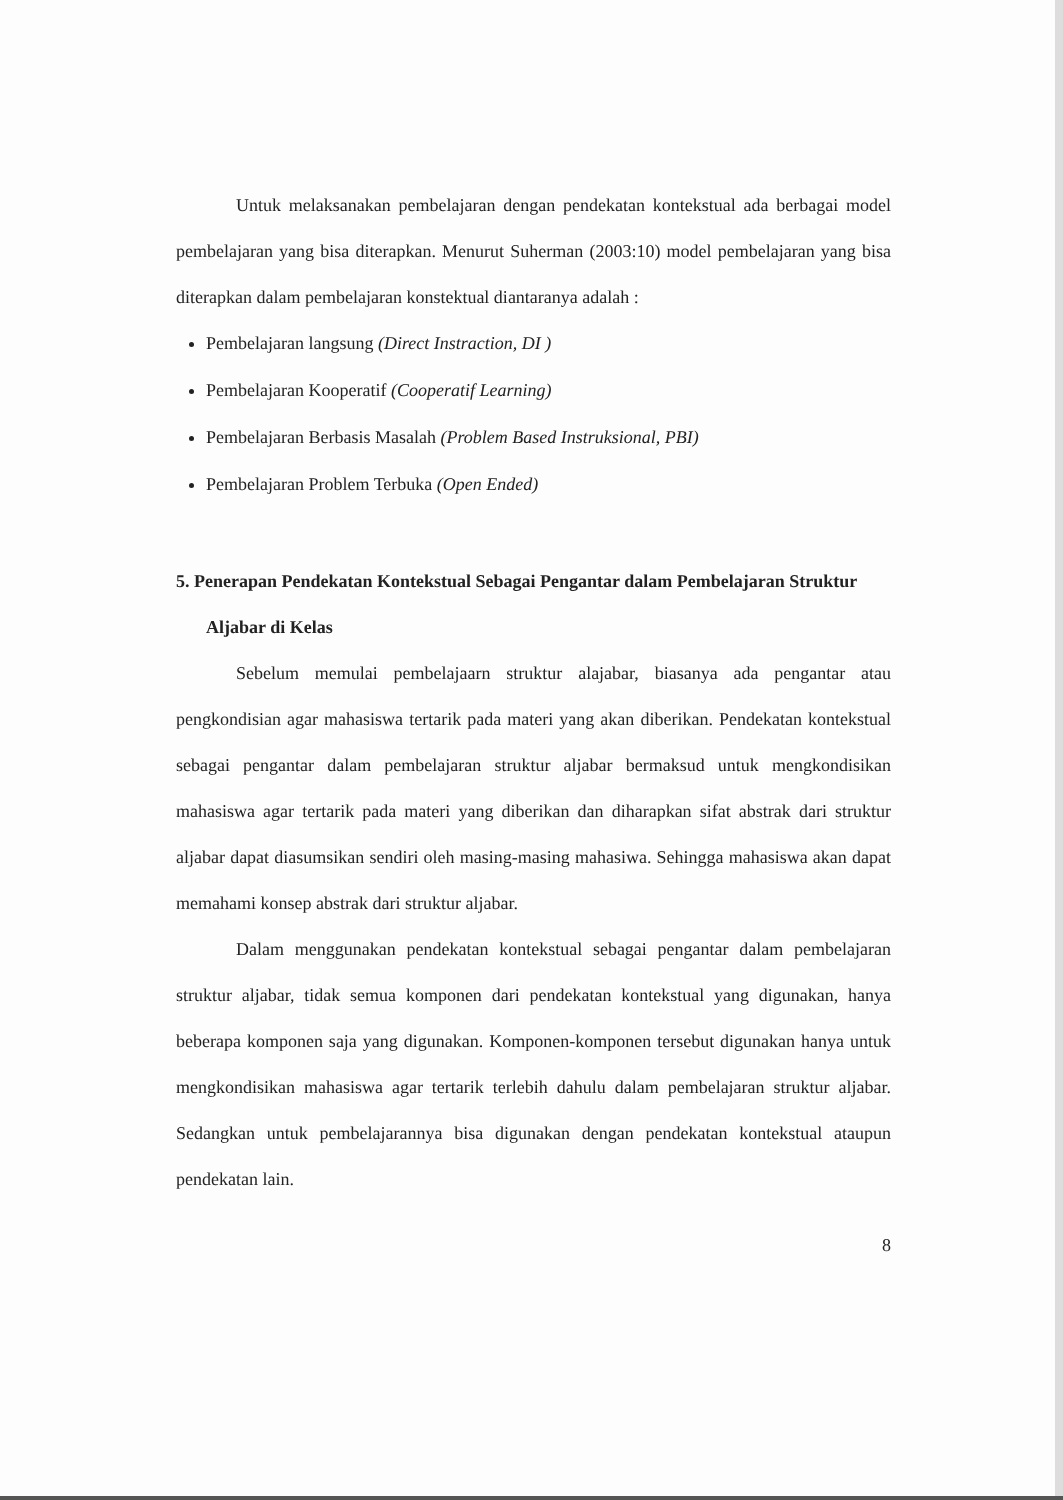Untuk melaksanakan pembelajaran dengan pendekatan kontekstual ada berbagai model pembelajaran yang bisa diterapkan. Menurut Suherman (2003:10) model pembelajaran yang bisa diterapkan dalam pembelajaran konstektual diantaranya adalah :
Pembelajaran langsung (Direct Instraction, DI )
Pembelajaran Kooperatif (Cooperatif Learning)
Pembelajaran Berbasis Masalah (Problem Based Instruksional, PBI)
Pembelajaran Problem Terbuka (Open Ended)
5. Penerapan Pendekatan Kontekstual Sebagai Pengantar dalam Pembelajaran Struktur Aljabar di Kelas
Sebelum memulai pembelajaarn struktur alajabar, biasanya ada pengantar atau pengkondisian agar mahasiswa tertarik pada materi yang akan diberikan. Pendekatan kontekstual sebagai pengantar dalam pembelajaran struktur aljabar bermaksud untuk mengkondisikan mahasiswa agar tertarik pada materi yang diberikan dan diharapkan sifat abstrak dari struktur aljabar dapat diasumsikan sendiri oleh masing-masing mahasiwa. Sehingga mahasiswa akan dapat memahami konsep abstrak dari struktur aljabar.
Dalam menggunakan pendekatan kontekstual sebagai pengantar dalam pembelajaran struktur aljabar, tidak semua komponen dari pendekatan kontekstual yang digunakan, hanya beberapa komponen saja yang digunakan. Komponen-komponen tersebut digunakan hanya untuk mengkondisikan mahasiswa agar tertarik terlebih dahulu dalam pembelajaran struktur aljabar. Sedangkan untuk pembelajarannya bisa digunakan dengan pendekatan kontekstual ataupun pendekatan lain.
8